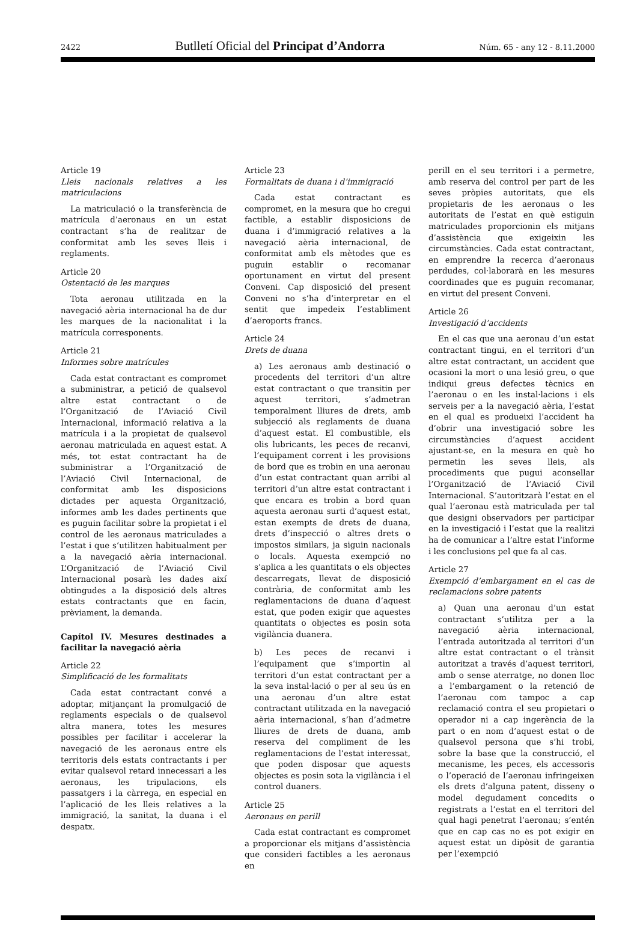2422 Butlletí Oficial del Principat d’Andorra Núm. 65 - any 12 - 8.11.2000
Article 19
Lleis nacionals relatives a les matriculacions
La matriculació o la transferència de matrícula d’aeronaus en un estat contractant s’ha de realitzar de conformitat amb les seves lleis i reglaments.
Article 20
Ostentació de les marques
Tota aeronau utilitzada en la navegació aèria internacional ha de dur les marques de la nacionalitat i la matrícula corresponents.
Article 21
Informes sobre matrícules
Cada estat contractant es compromet a subministrar, a petició de qualsevol altre estat contractant o de l’Organització de l’Aviació Civil Internacional, informació relativa a la matrícula i a la propietat de qualsevol aeronau matriculada en aquest estat. A més, tot estat contractant ha de subministrar a l’Organització de l’Aviació Civil Internacional, de conformitat amb les disposicions dictades per aquesta Organització, informes amb les dades pertinents que es puguin facilitar sobre la propietat i el control de les aeronaus matriculades a l’estat i que s’utilitzen habitualment per a la navegació aèria internacional. L’Organització de l’Aviació Civil Internacional posarà les dades així obtingudes a la disposició dels altres estats contractants que en facin, prèviament, la demanda.
Capítol IV. Mesures destinades a facilitar la navegació aèria
Article 22
Simplificació de les formalitats
Cada estat contractant convé a adoptar, mitjançant la promulgació de reglaments especials o de qualsevol altra manera, totes les mesures possibles per facilitar i accelerar la navegació de les aeronaus entre els territoris dels estats contractants i per evitar qualsevol retard innecessari a les aeronaus, les tripulacions, els passatgers i la càrrega, en especial en l’aplicació de les lleis relatives a la immigració, la sanitat, la duana i el despatx.
Article 23
Formalitats de duana i d’immigració
Cada estat contractant es compromet, en la mesura que ho cregui factible, a establir disposicions de duana i d’immigració relatives a la navegació aèria internacional, de conformitat amb els mètodes que es puguin establir o recomanar oportunament en virtut del present Conveni. Cap disposició del present Conveni no s’ha d’interpretar en el sentit que impedeix l’establiment d’aeroports francs.
Article 24
Drets de duana
a) Les aeronaus amb destinació o procedents del territori d’un altre estat contractant o que transitin per aquest territori, s’admetran temporalment lliures de drets, amb subjecció als reglaments de duana d’aquest estat. El combustible, els olis lubricants, les peces de recanvi, l’equipament corrent i les provisions de bord que es trobin en una aeronau d’un estat contractant quan arribi al territori d’un altre estat contractant i que encara es trobin a bord quan aquesta aeronau surti d’aquest estat, estan exempts de drets de duana, drets d’inspecció o altres drets o impostos similars, ja siguin nacionals o locals. Aquesta exempció no s’aplica a les quantitats o els objectes descarregats, llevat de disposició contrària, de conformitat amb les reglamentacions de duana d’aquest estat, que poden exigir que aquestes quantitats o objectes es posin sota vigilància duanera.
b) Les peces de recanvi i l’equipament que s’importin al territori d’un estat contractant per a la seva instal·lació o per al seu ús en una aeronau d’un altre estat contractant utilitzada en la navegació aèria internacional, s’han d’admetre lliures de drets de duana, amb reserva del compliment de les reglamentacions de l’estat interessat, que poden disposar que aquests objectes es posin sota la vigilància i el control duaners.
Article 25
Aeronaus en perill
Cada estat contractant es compromet a proporcionar els mitjans d’assistència que consideri factibles a les aeronaus en
perill en el seu territori i a permetre, amb reserva del control per part de les seves pròpies autoritats, que els propietaris de les aeronaus o les autoritats de l’estat en què estiguin matriculades proporcionin els mitjans d’assistència que exigeixin les circumstàncies. Cada estat contractant, en emprendre la recerca d’aeronaus perdudes, col·laborarà en les mesures coordinades que es puguin recomanar, en virtut del present Conveni.
Article 26
Investigació d’accidents
En el cas que una aeronau d’un estat contractant tingui, en el territori d’un altre estat contractant, un accident que ocasioni la mort o una lesió greu, o que indiqui greus defectes tècnics en l’aeronau o en les instal·lacions i els serveis per a la navegació aèria, l’estat en el qual es produeixi l’accident ha d’obrir una investigació sobre les circumstàncies d’aquest accident ajustant-se, en la mesura en què ho permetin les seves lleis, als procediments que pugui aconsellar l’Organització de l’Aviació Civil Internacional. S’autoritzarà l’estat en el qual l’aeronau està matriculada per tal que designi observadors per participar en la investigació i l’estat que la realitzi ha de comunicar a l’altre estat l’informe i les conclusions pel que fa al cas.
Article 27
Exempció d’embargament en el cas de reclamacions sobre patents
a) Quan una aeronau d’un estat contractant s’utilitza per a la navegació aèria internacional, l’entrada autoritzada al territori d’un altre estat contractant o el trànsit autoritzat a través d’aquest territori, amb o sense aterratge, no donen lloc a l’embargament o la retenció de l’aeronau com tampoc a cap reclamació contra el seu propietari o operador ni a cap ingerència de la part o en nom d’aquest estat o de qualsevol persona que s’hi trobi, sobre la base que la construcció, el mecanisme, les peces, els accessoris o l’operació de l’aeronau infringeixen els drets d’alguna patent, disseny o model degudament concedits o registrats a l’estat en el territori del qual hagi penetrat l’aeronau; s’entén que en cap cas no es pot exigir en aquest estat un dipòsit de garantia per l’exempció